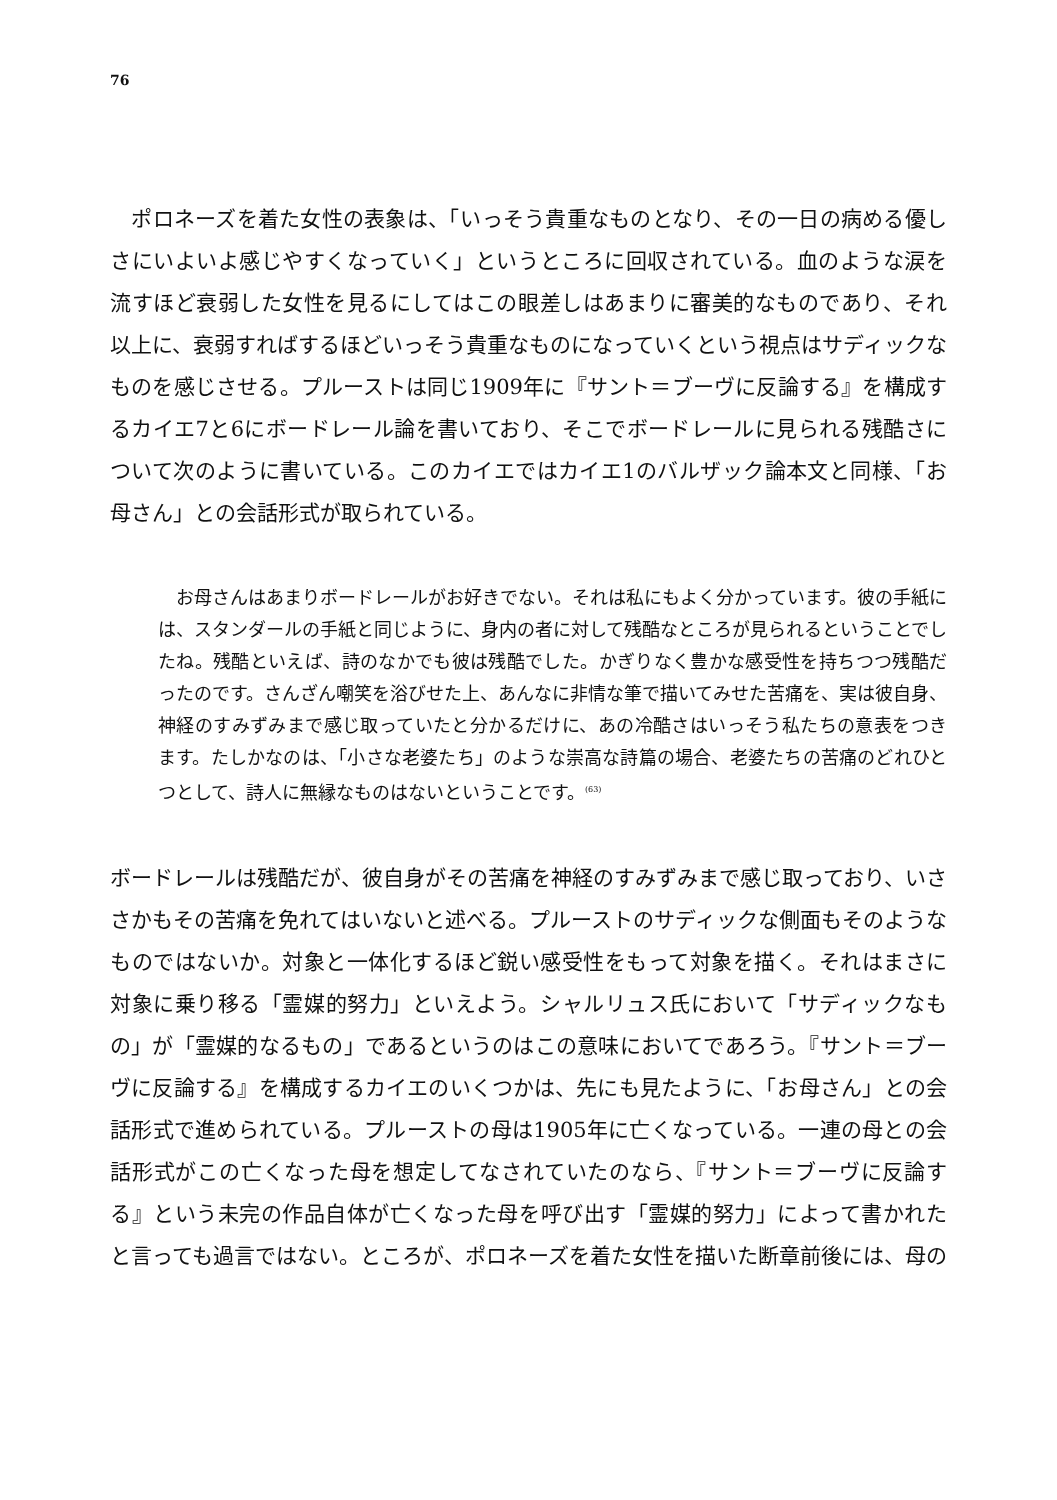76
　ポロネーズを着た女性の表象は、「いっそう貴重なものとなり、その一日の病める優しさにいよいよ感じやすくなっていく」というところに回収されている。血のような涙を流すほど衰弱した女性を見るにしてはこの眼差しはあまりに審美的なものであり、それ以上に、衰弱すればするほどいっそう貴重なものになっていくという視点はサディックなものを感じさせる。プルーストは同じ1909年に『サント＝ブーヴに反論する』を構成するカイエ7と6にボードレール論を書いており、そこでボードレールに見られる残酷さについて次のように書いている。このカイエではカイエ1のバルザック論本文と同様、「お母さん」との会話形式が取られている。
　お母さんはあまりボードレールがお好きでない。それは私にもよく分かっています。彼の手紙には、スタンダールの手紙と同じように、身内の者に対して残酷なところが見られるということでしたね。残酷といえば、詩のなかでも彼は残酷でした。かぎりなく豊かな感受性を持ちつつ残酷だったのです。さんざん嘲笑を浴びせた上、あんなに非情な筆で描いてみせた苦痛を、実は彼自身、神経のすみずみまで感じ取っていたと分かるだけに、あの冷酷さはいっそう私たちの意表をつきます。たしかなのは、「小さな老婆たち」のような崇高な詩篇の場合、老婆たちの苦痛のどれひとつとして、詩人に無縁なものはないということです。<sup>(63)</sup>
ボードレールは残酷だが、彼自身がその苦痛を神経のすみずみまで感じ取っており、いささかもその苦痛を免れてはいないと述べる。プルーストのサディックな側面もそのようなものではないか。対象と一体化するほど鋭い感受性をもって対象を描く。それはまさに対象に乗り移る「霊媒的努力」といえよう。シャルリュス氏において「サディックなもの」が「霊媒的なるもの」であるというのはこの意味においてであろう。『サント＝ブーヴに反論する』を構成するカイエのいくつかは、先にも見たように、「お母さん」との会話形式で進められている。プルーストの母は1905年に亡くなっている。一連の母との会話形式がこの亡くなった母を想定してなされていたのなら、『サント＝ブーヴに反論する』という未完の作品自体が亡くなった母を呼び出す「霊媒的努力」によって書かれたと言っても過言ではない。ところが、ポロネーズを着た女性を描いた断章前後には、母の